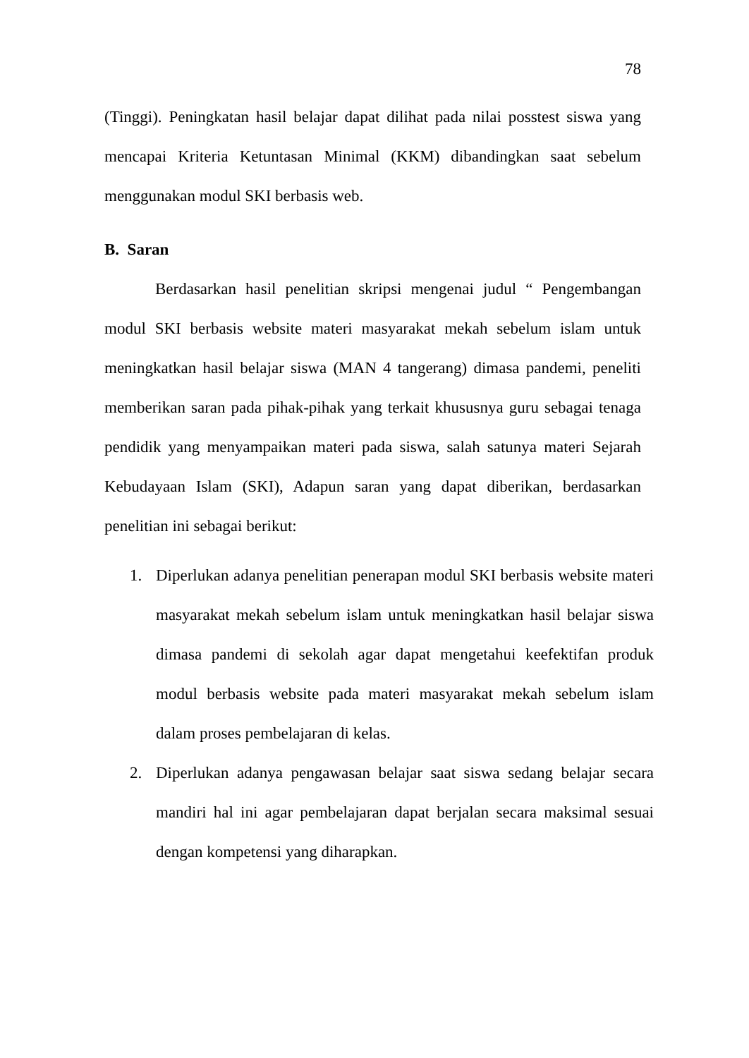78
(Tinggi). Peningkatan hasil belajar dapat dilihat pada nilai posstest siswa yang mencapai Kriteria Ketuntasan Minimal (KKM) dibandingkan saat sebelum menggunakan modul SKI berbasis web.
B. Saran
Berdasarkan hasil penelitian skripsi mengenai judul “ Pengembangan modul SKI berbasis website materi masyarakat mekah sebelum islam untuk meningkatkan hasil belajar siswa (MAN 4 tangerang) dimasa pandemi, peneliti memberikan saran pada pihak-pihak yang terkait khususnya guru sebagai tenaga pendidik yang menyampaikan materi pada siswa, salah satunya materi Sejarah Kebudayaan Islam (SKI), Adapun saran yang dapat diberikan, berdasarkan penelitian ini sebagai berikut:
1. Diperlukan adanya penelitian penerapan modul SKI berbasis website materi masyarakat mekah sebelum islam untuk meningkatkan hasil belajar siswa dimasa pandemi di sekolah agar dapat mengetahui keefektifan produk modul berbasis website pada materi masyarakat mekah sebelum islam dalam proses pembelajaran di kelas.
2. Diperlukan adanya pengawasan belajar saat siswa sedang belajar secara mandiri hal ini agar pembelajaran dapat berjalan secara maksimal sesuai dengan kompetensi yang diharapkan.